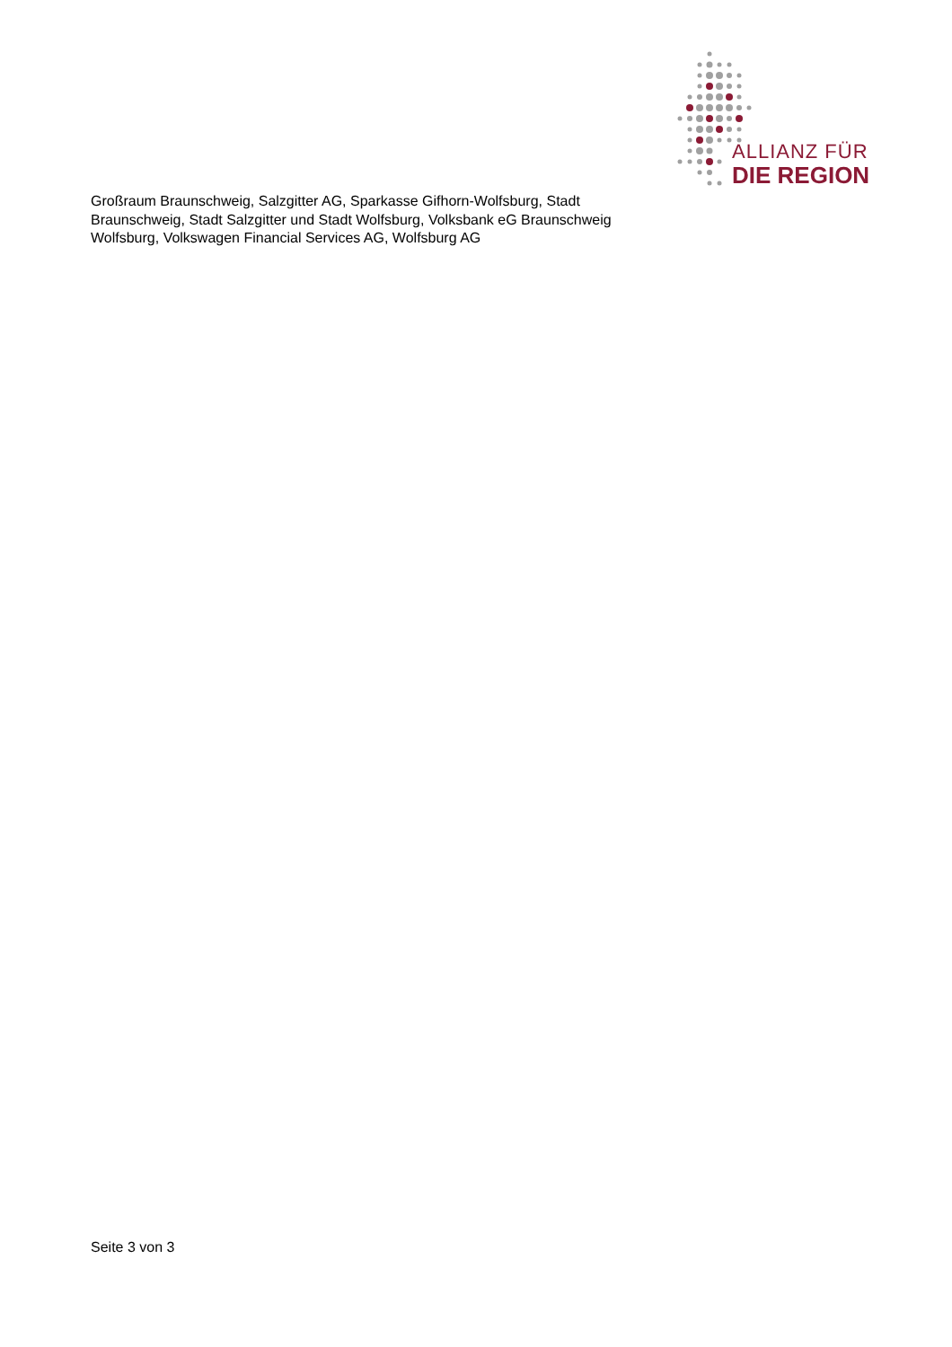ALLIANZ FÜR
DIE REGION
Großraum Braunschweig, Salzgitter AG, Sparkasse Gifhorn-Wolfsburg, Stadt Braunschweig, Stadt Salzgitter und Stadt Wolfsburg, Volksbank eG Braunschweig Wolfsburg, Volkswagen Financial Services AG, Wolfsburg AG
Seite 3 von 3